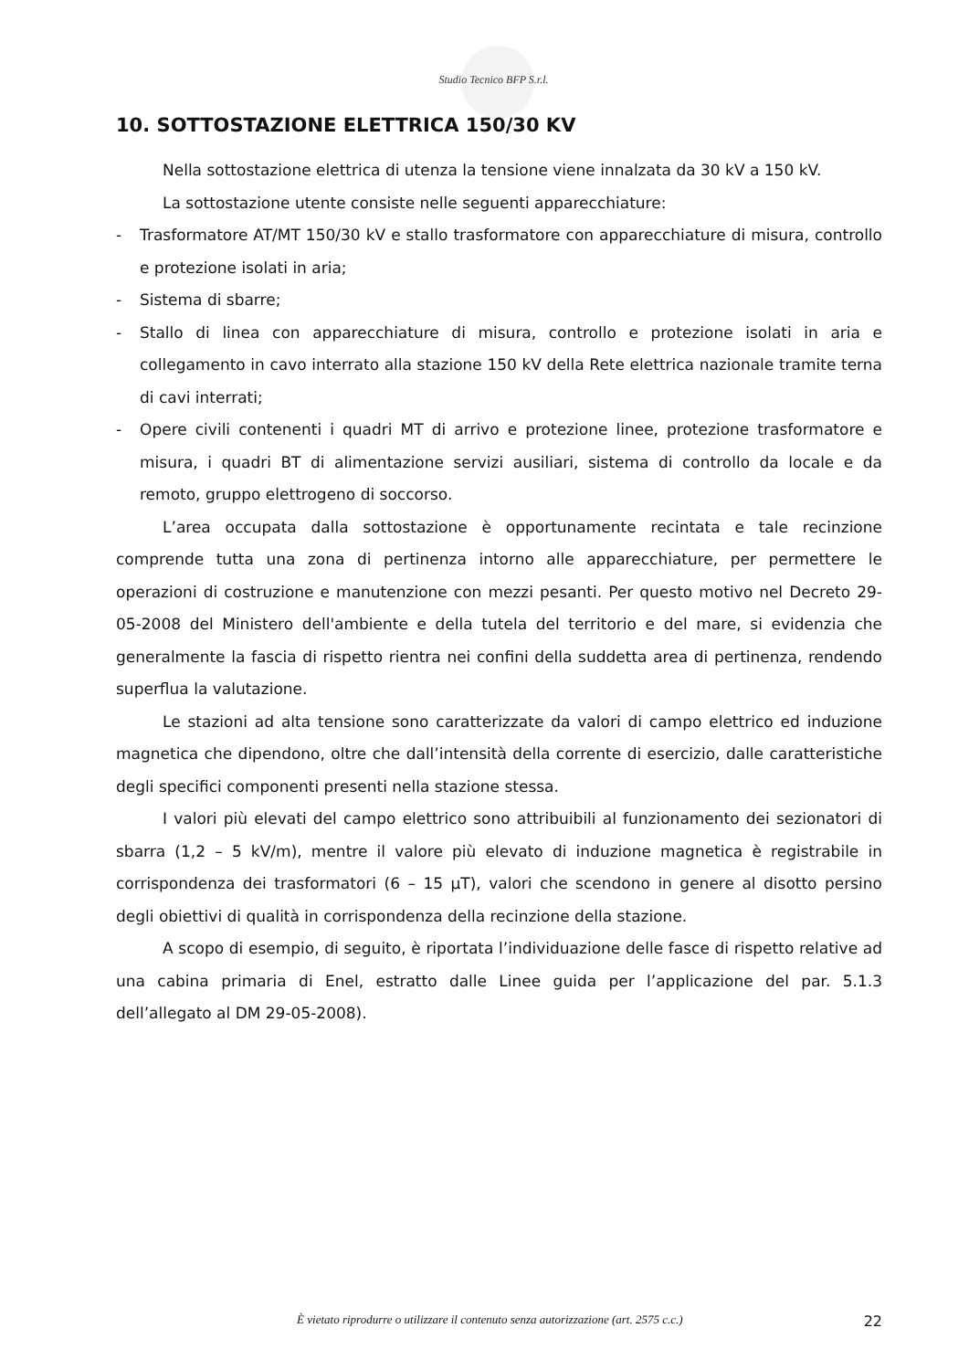Studio Tecnico BFP S.r.l.
10. SOTTOSTAZIONE ELETTRICA 150/30 KV
Nella sottostazione elettrica di utenza la tensione viene innalzata da 30 kV a 150 kV.
La sottostazione utente consiste nelle seguenti apparecchiature:
- Trasformatore AT/MT 150/30 kV e stallo trasformatore con apparecchiature di misura, controllo e protezione isolati in aria;
- Sistema di sbarre;
- Stallo di linea con apparecchiature di misura, controllo e protezione isolati in aria e collegamento in cavo interrato alla stazione 150 kV della Rete elettrica nazionale tramite terna di cavi interrati;
- Opere civili contenenti i quadri MT di arrivo e protezione linee, protezione trasformatore e misura, i quadri BT di alimentazione servizi ausiliari, sistema di controllo da locale e da remoto, gruppo elettrogeno di soccorso.
L’area occupata dalla sottostazione è opportunamente recintata e tale recinzione comprende tutta una zona di pertinenza intorno alle apparecchiature, per permettere le operazioni di costruzione e manutenzione con mezzi pesanti. Per questo motivo nel Decreto 29-05-2008 del Ministero dell'ambiente e della tutela del territorio e del mare, si evidenzia che generalmente la fascia di rispetto rientra nei confini della suddetta area di pertinenza, rendendo superflua la valutazione.
Le stazioni ad alta tensione sono caratterizzate da valori di campo elettrico ed induzione magnetica che dipendono, oltre che dall’intensità della corrente di esercizio, dalle caratteristiche degli specifici componenti presenti nella stazione stessa.
I valori più elevati del campo elettrico sono attribuibili al funzionamento dei sezionatori di sbarra (1,2 – 5 kV/m), mentre il valore più elevato di induzione magnetica è registrabile in corrispondenza dei trasformatori (6 – 15 µT), valori che scendono in genere al disotto persino degli obiettivi di qualità in corrispondenza della recinzione della stazione.
A scopo di esempio, di seguito, è riportata l’individuazione delle fasce di rispetto relative ad una cabina primaria di Enel, estratto dalle Linee guida per l’applicazione del par. 5.1.3 dell’allegato al DM 29-05-2008).
È vietato riprodurre o utilizzare il contenuto senza autorizzazione (art. 2575 c.c.) 22